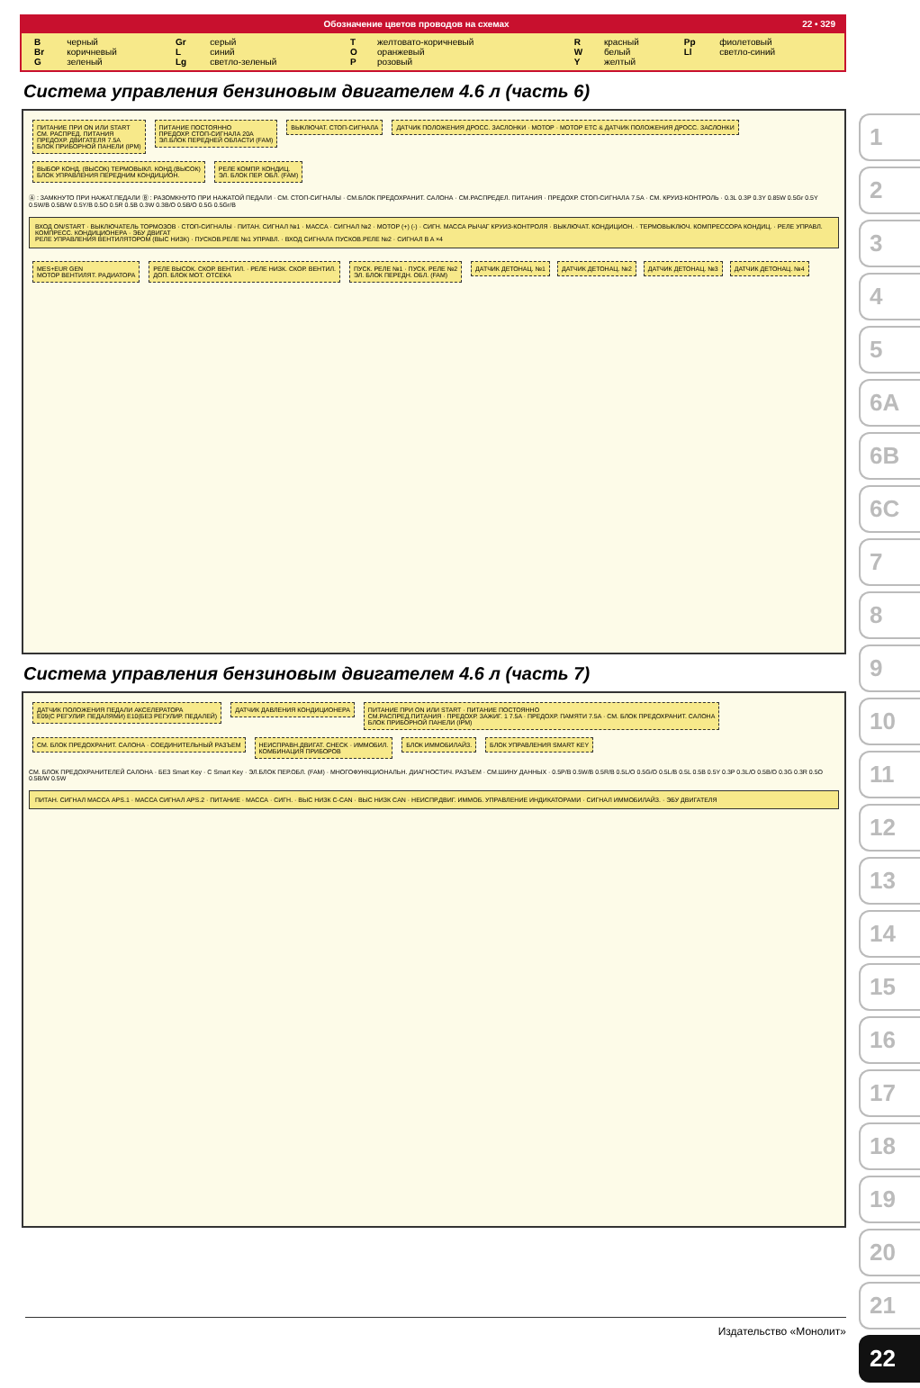Обозначение цветов проводов на схемах 22 • 329
| B | черный | Gr | серый | T | желтовато-коричневый | R | красный | Pp | фиолетовый |
| Br | коричневый | L | синий | O | оранжевый | W | белый | Ll | светло-синий |
| G | зеленый | Lg | светло-зеленый | P | розовый | Y | желтый | | |
Система управления бензиновым двигателем 4.6 л (часть 6)
ПИТАНИЕ ПРИ ON ИЛИ START
СМ. РАСПРЕД. ПИТАНИЯ
ПРЕДОХР. ДВИГАТЕЛЯ 7.5A
БЛОК ПРИБОРНОЙ ПАНЕЛИ (IPM)
ПИТАНИЕ ПОСТОЯННО
ПРЕДОХР. СТОП-СИГНАЛА 20A
ЭЛ.БЛОК ПЕРЕДНЕЙ ОБЛАСТИ (FAM)
ВЫКЛЮЧАТ. СТОП-СИГНАЛА
ДАТЧИК ПОЛОЖЕНИЯ ДРОСС. ЗАСЛОНКИ · МОТОР · МОТОР ETC & ДАТЧИК ПОЛОЖЕНИЯ ДРОСС. ЗАСЛОНКИ
ВЫБОР КОНД. (ВЫСОК) ТЕРМОВЫКЛ. КОНД.(ВЫСОК)
БЛОК УПРАВЛЕНИЯ ПЕРЕДНИМ КОНДИЦИОН.
РЕЛЕ КОМПР. КОНДИЦ.
ЭЛ. БЛОК ПЕР. ОБЛ. (FAM)
Ⓐ : ЗАМКНУТО ПРИ НАЖАТ.ПЕДАЛИ Ⓑ : РАЗОМКНУТО ПРИ НАЖАТОЙ ПЕДАЛИ · СМ. СТОП-СИГНАЛЫ · СМ.БЛОК ПРЕДОХРАНИТ. САЛОНА · СМ.РАСПРЕДЕЛ. ПИТАНИЯ · ПРЕДОХР. СТОП-СИГНАЛА 7.5A · СМ. КРУИЗ-КОНТРОЛЬ · 0.3L 0.3P 0.3Y 0.85W 0.5Gr 0.5Y 0.5W/B 0.5B/W 0.5Y/B 0.5O 0.5R 0.5B 0.3W 0.3B/O 0.5B/O 0.5G 0.5Gr/B
ВХОД ON/START · ВЫКЛЮЧАТЕЛЬ ТОРМОЗОВ · СТОП-СИГНАЛЫ · ПИТАН. СИГНАЛ №1 · МАССА · СИГНАЛ №2 · МОТОР (+) (-) · СИГН. МАССА РЫЧАГ КРУИЗ-КОНТРОЛЯ · ВЫКЛЮЧАТ. КОНДИЦИОН. · ТЕРМОВЫКЛЮЧ. КОМПРЕССОРА КОНДИЦ. · РЕЛЕ УПРАВЛ. КОМПРЕСС. КОНДИЦИОНЕРА · ЭБУ ДВИГАТ
РЕЛЕ УПРАВЛЕНИЯ ВЕНТИЛЯТОРОМ (ВЫС НИЗК) · ПУСКОВ.РЕЛЕ №1 УПРАВЛ. · ВХОД СИГНАЛА ПУСКОВ.РЕЛЕ №2 · СИГНАЛ B A ×4
MES+EUR GEN
МОТОР ВЕНТИЛЯТ. РАДИАТОРА
РЕЛЕ ВЫСОК. СКОР. ВЕНТИЛ. · РЕЛЕ НИЗК. СКОР. ВЕНТИЛ.
ДОП. БЛОК МОТ. ОТСЕКА
ПУСК. РЕЛЕ №1 · ПУСК. РЕЛЕ №2
ЭЛ. БЛОК ПЕРЕДН. ОБЛ. (FAM)
ДАТЧИК ДЕТОНАЦ. №1 ДАТЧИК ДЕТОНАЦ. №2 ДАТЧИК ДЕТОНАЦ. №3 ДАТЧИК ДЕТОНАЦ. №4
Система управления бензиновым двигателем 4.6 л (часть 7)
ДАТЧИК ПОЛОЖЕНИЯ ПЕДАЛИ АКСЕЛЕРАТОРА
E09(С РЕГУЛИР. ПЕДАЛЯМИ) E10(БЕЗ РЕГУЛИР. ПЕДАЛЕЙ)
ДАТЧИК ДАВЛЕНИЯ КОНДИЦИОНЕРА
ПИТАНИЕ ПРИ ON ИЛИ START · ПИТАНИЕ ПОСТОЯННО
СМ.РАСПРЕД.ПИТАНИЯ · ПРЕДОХР. ЗАЖИГ. 1 7.5A · ПРЕДОХР. ПАМЯТИ 7.5A · СМ. БЛОК ПРЕДОХРАНИТ. САЛОНА
БЛОК ПРИБОРНОЙ ПАНЕЛИ (IPM)
СМ. БЛОК ПРЕДОХРАНИТ. САЛОНА · СОЕДИНИТЕЛЬНЫЙ РАЗЪЕМ
НЕИСПРАВН.ДВИГАТ. CHECK · ИММОБИЛ.
КОМБИНАЦИЯ ПРИБОРОВ
БЛОК ИММОБИЛАЙЗ. БЛОК УПРАВЛЕНИЯ SMART KEY
СМ. БЛОК ПРЕДОХРАНИТЕЛЕЙ САЛОНА · БЕЗ Smart Key · С Smart Key · ЭЛ.БЛОК ПЕР.ОБЛ. (FAM) · МНОГОФУНКЦИОНАЛЬН. ДИАГНОСТИЧ. РАЗЪЕМ · СМ.ШИНУ ДАННЫХ · 0.5P/B 0.5W/B 0.5R/B 0.5L/O 0.5G/O 0.5L/B 0.5L 0.5B 0.5Y 0.3P 0.3L/O 0.5B/O 0.3G 0.3R 0.5O 0.5B/W 0.5W
ПИТАН. СИГНАЛ МАССА APS.1 · МАССА СИГНАЛ APS.2 · ПИТАНИЕ · МАССА · СИГН. · ВЫС НИЗК C-CAN · ВЫС НИЗК CAN · НЕИСПР.ДВИГ. ИММОБ. УПРАВЛЕНИЕ ИНДИКАТОРАМИ · СИГНАЛ ИММОБИЛАЙЗ. · ЭБУ ДВИГАТЕЛЯ
1
2
3
4
5
6A
6B
6C
7
8
9
10
11
12
13
14
15
16
17
18
19
20
21
22
Издательство «Монолит»